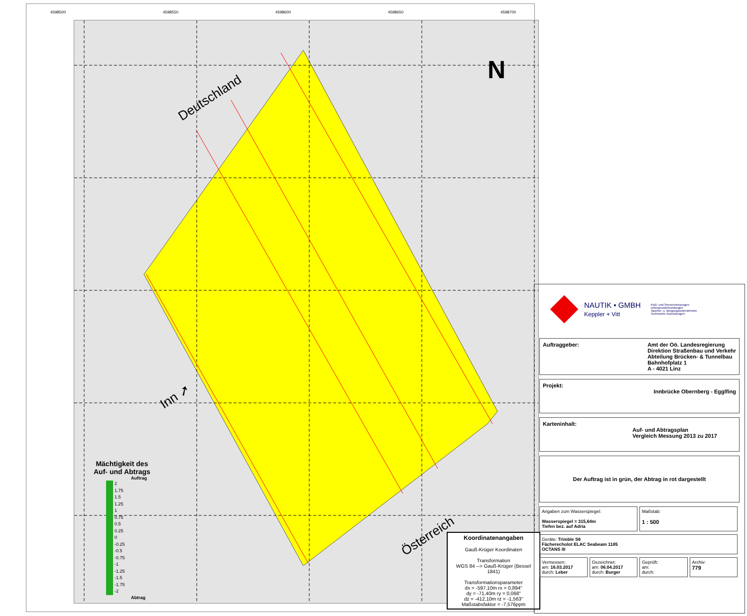4598500 4598550 4598600 4598650 4598700
Deutschland
Inn ➚
Österreich
N
Mächtigkeit des
Auf- und Abtrags
Auftrag
2
1.75
1.5
1.25
1
0.75
0.5
0.25
0
-0.25
-0.5
-0.75
-1
-1.25
-1.5
-1.75
-2
Abtrag
Koordinatenangaben
Gauß-Krüger Koordinaten
Transformation
WGS 84 --> Gauß-Krüger (Bessel 1841)
Transformationsparameter
dx = -597,10m rx = 0,894"
dy = -71,40m ry = 0,068"
dz = -412,10m rz = -1,563"
Maßstabsfaktor = -7,576ppm
NAUTIK • GMBH
Keppler + Vitt
Fluß- und Seevermessungen
Untergrunderkundungen
Taucher- u. Bergungsunternehmen
Technische Ausrüstungen
Auftraggeber: Amt der Oö. Landesregierung
Direktion Straßenbau und Verkehr
Abteilung Brücken- & Tunnelbau
Bahnhofplatz 1
A - 4021 Linz
Projekt:
Innbrücke Obernberg - Egglfing
Karteninhalt:
Auf- und Abtragsplan
Vergleich Messung 2013 zu 2017
Der Auftrag ist in grün, der Abtrag in rot dargestellt
Angaben zum Wasserspiegel:
Wasserspiegel = 315,64m
Tiefen bez. auf Adria
Maßstab:
1 : 500
Geräte: Trimble S6
Fächerecholot ELAC Seabeam 1185
OCTANS III
Vermessen:
am: 16.03.2017
durch: Leber
Gezeichnet:
am: 06.04.2017
durch: Burger
Geprüft:
am:
durch:
Archiv:
779